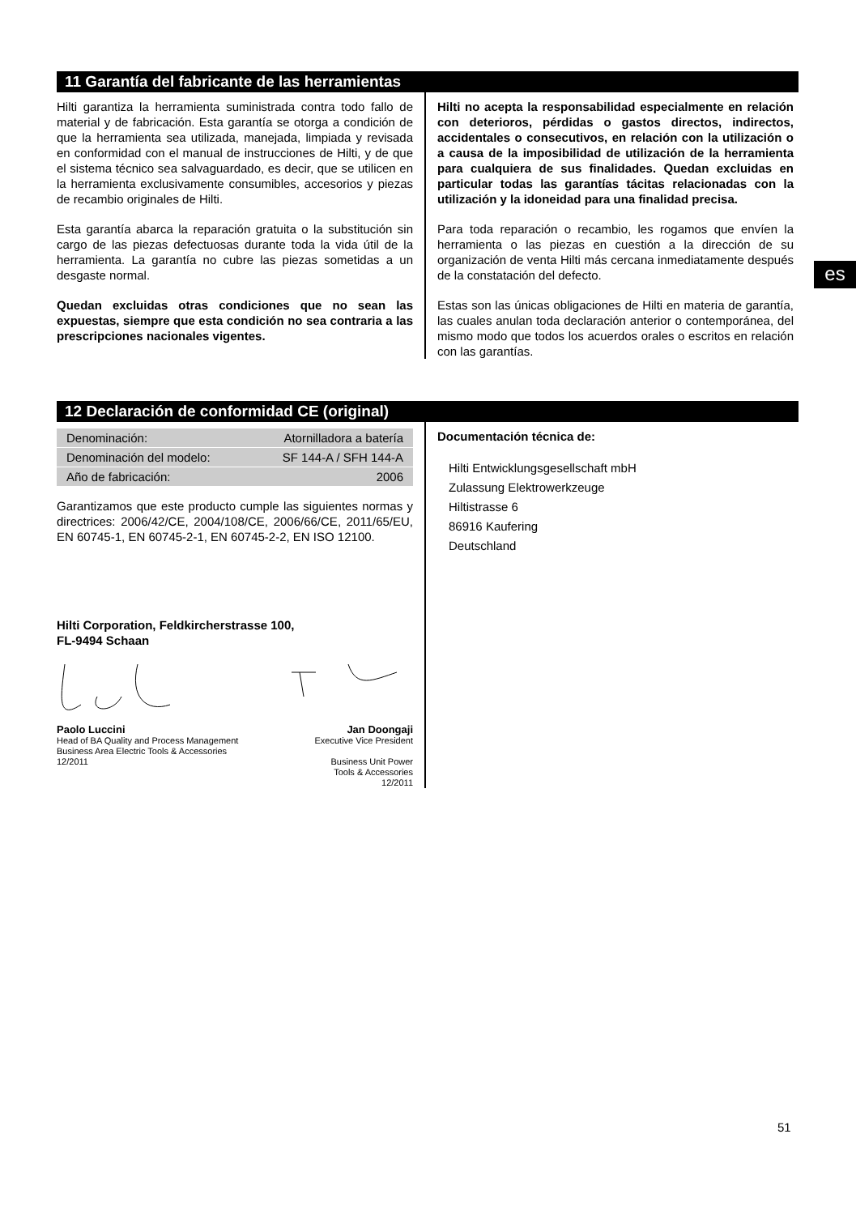es
11 Garantía del fabricante de las herramientas
Hilti garantiza la herramienta suministrada contra todo fallo de material y de fabricación. Esta garantía se otorga a condición de que la herramienta sea utilizada, manejada, limpiada y revisada en conformidad con el manual de instrucciones de Hilti, y de que el sistema técnico sea salvaguardado, es decir, que se utilicen en la herramienta exclusivamente consumibles, accesorios y piezas de recambio originales de Hilti.
Esta garantía abarca la reparación gratuita o la substitución sin cargo de las piezas defectuosas durante toda la vida útil de la herramienta. La garantía no cubre las piezas sometidas a un desgaste normal.
Quedan excluidas otras condiciones que no sean las expuestas, siempre que esta condición no sea contraria a las prescripciones nacionales vigentes.
Hilti no acepta la responsabilidad especialmente en relación con deterioros, pérdidas o gastos directos, indirectos, accidentales o consecutivos, en relación con la utilización o a causa de la imposibilidad de utilización de la herramienta para cualquiera de sus finalidades. Quedan excluidas en particular todas las garantías tácitas relacionadas con la utilización y la idoneidad para una finalidad precisa.
Para toda reparación o recambio, les rogamos que envíen la herramienta o las piezas en cuestión a la dirección de su organización de venta Hilti más cercana inmediatamente después de la constatación del defecto.
Estas son las únicas obligaciones de Hilti en materia de garantía, las cuales anulan toda declaración anterior o contemporánea, del mismo modo que todos los acuerdos orales o escritos en relación con las garantías.
12 Declaración de conformidad CE (original)
| Denominación: | Atornilladora a batería |
| Denominación del modelo: | SF 144-A / SFH 144-A |
| Año de fabricación: | 2006 |
Garantizamos que este producto cumple las siguientes normas y directrices: 2006/42/CE, 2004/108/CE, 2006/66/CE, 2011/65/EU, EN 60745-1, EN 60745-2-1, EN 60745-2-2, EN ISO 12100.
Hilti Corporation, Feldkircherstrasse 100,
FL-9494 Schaan
Paolo Luccini
Head of BA Quality and Process Management
Business Area Electric Tools & Accessories
12/2011
Jan Doongaji
Executive Vice President
Business Unit Power
Tools & Accessories
12/2011
Documentación técnica de:
Hilti Entwicklungsgesellschaft mbH
Zulassung Elektrowerkzeuge
Hiltistrasse 6
86916 Kaufering
Deutschland
51